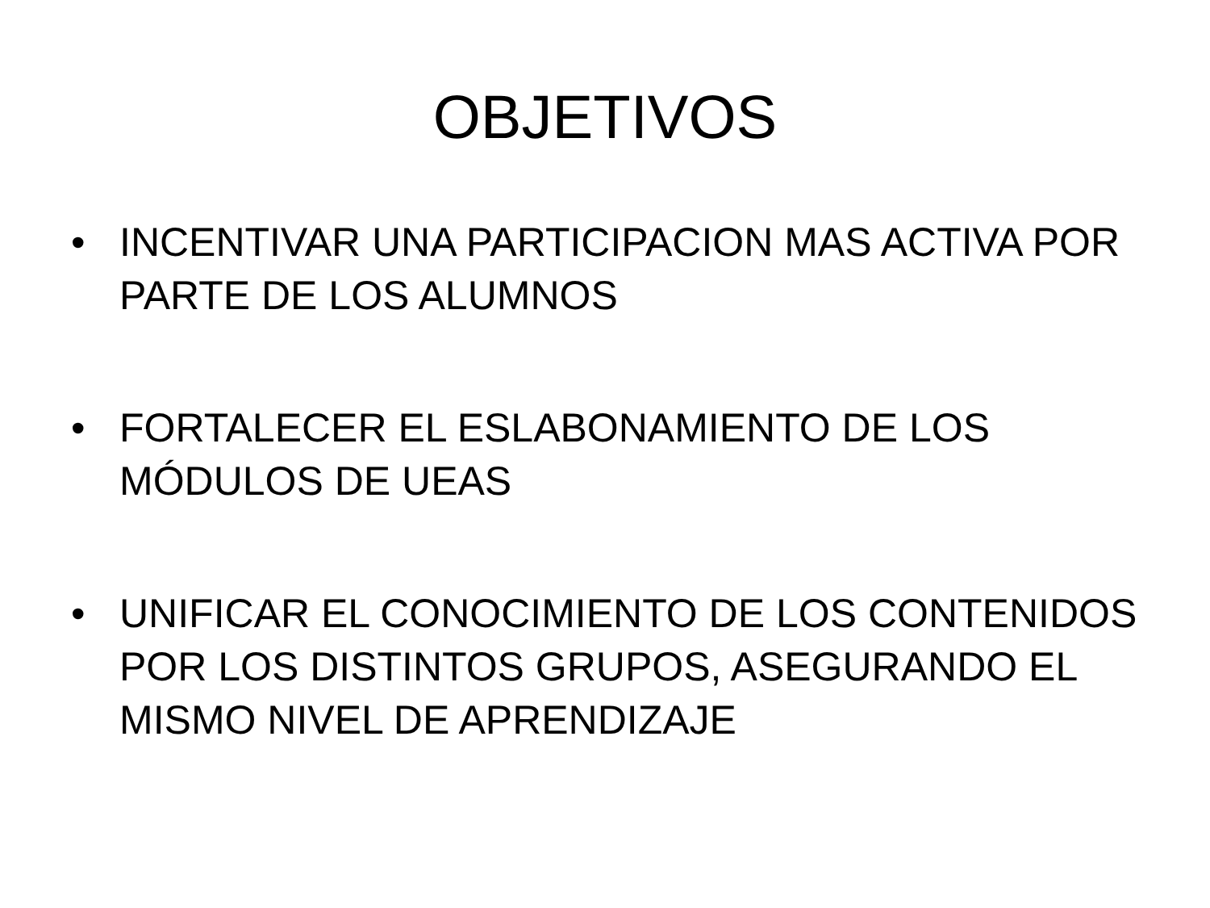OBJETIVOS
• INCENTIVAR UNA PARTICIPACION MAS ACTIVA POR PARTE DE LOS ALUMNOS
• FORTALECER EL ESLABONAMIENTO DE LOS MÓDULOS DE UEAS
• UNIFICAR EL CONOCIMIENTO DE LOS CONTENIDOS POR LOS DISTINTOS GRUPOS, ASEGURANDO EL MISMO NIVEL DE APRENDIZAJE